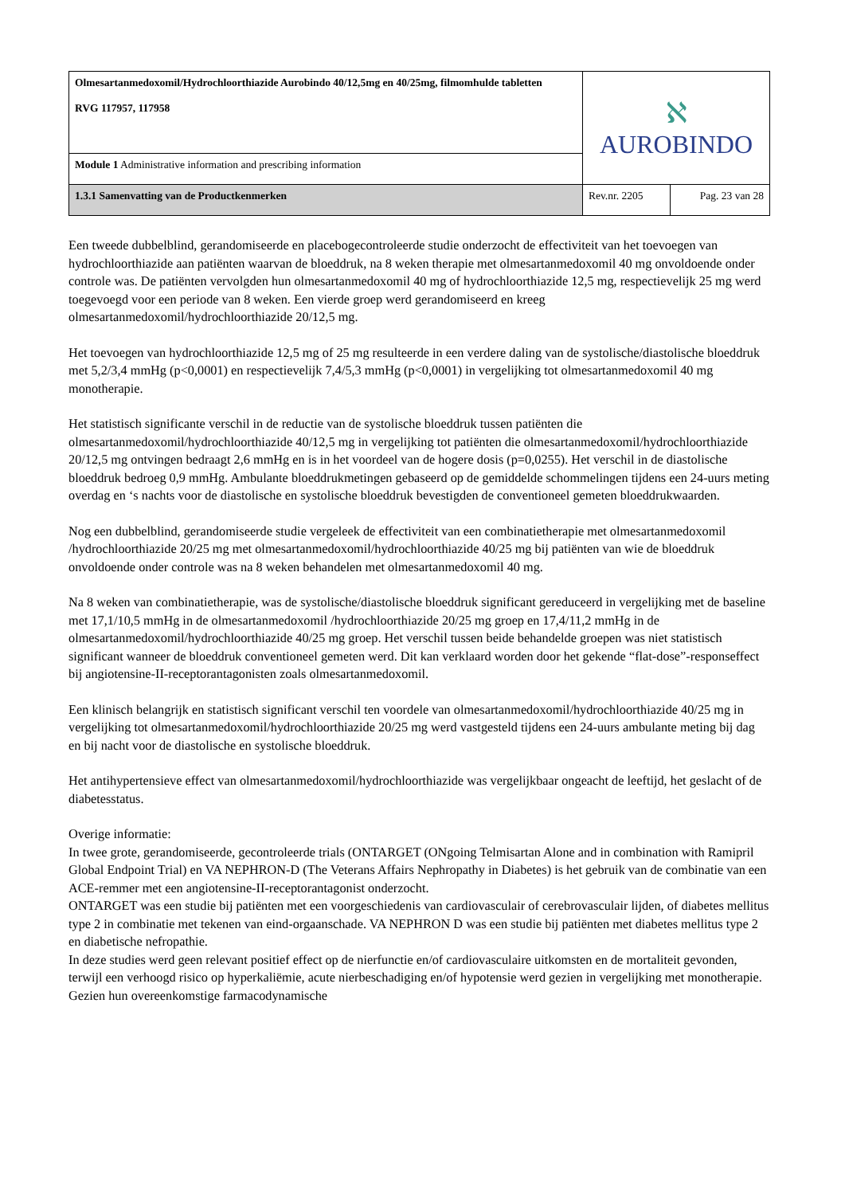| Olmesartanmedoxomil/Hydrochloorthiazide Aurobindo 40/12,5mg en 40/25mg, filmomhulde tabletten RVG 117957, 117958 | ℵ AUROBINDO | |
| Module 1 Administrative information and prescribing information | | |
| 1.3.1 Samenvatting van de Productkenmerken | Rev.nr. 2205 | Pag. 23 van 28 |
Een tweede dubbelblind, gerandomiseerde en placebogecontroleerde studie onderzocht de effectiviteit van het toevoegen van hydrochloorthiazide aan patiënten waarvan de bloeddruk, na 8 weken therapie met olmesartanmedoxomil 40 mg onvoldoende onder controle was. De patiënten vervolgden hun olmesartanmedoxomil 40 mg of hydrochloorthiazide 12,5 mg, respectievelijk 25 mg werd toegevoegd voor een periode van 8 weken. Een vierde groep werd gerandomiseerd en kreeg olmesartanmedoxomil/hydrochloorthiazide 20/12,5 mg.
Het toevoegen van hydrochloorthiazide 12,5 mg of 25 mg resulteerde in een verdere daling van de systolische/diastolische bloeddruk met 5,2/3,4 mmHg (p<0,0001) en respectievelijk 7,4/5,3 mmHg (p<0,0001) in vergelijking tot olmesartanmedoxomil 40 mg monotherapie.
Het statistisch significante verschil in de reductie van de systolische bloeddruk tussen patiënten die olmesartanmedoxomil/hydrochloorthiazide 40/12,5 mg in vergelijking tot patiënten die olmesartanmedoxomil/hydrochloorthiazide 20/12,5 mg ontvingen bedraagt 2,6 mmHg en is in het voordeel van de hogere dosis (p=0,0255). Het verschil in de diastolische bloeddruk bedroeg 0,9 mmHg. Ambulante bloeddrukmetingen gebaseerd op de gemiddelde schommelingen tijdens een 24-uurs meting overdag en ‘s nachts voor de diastolische en systolische bloeddruk bevestigden de conventioneel gemeten bloeddrukwaarden.
Nog een dubbelblind, gerandomiseerde studie vergeleek de effectiviteit van een combinatietherapie met olmesartanmedoxomil /hydrochloorthiazide 20/25 mg met olmesartanmedoxomil/hydrochloorthiazide 40/25 mg bij patiënten van wie de bloeddruk onvoldoende onder controle was na 8 weken behandelen met olmesartanmedoxomil 40 mg.
Na 8 weken van combinatietherapie, was de systolische/diastolische bloeddruk significant gereduceerd in vergelijking met de baseline met 17,1/10,5 mmHg in de olmesartanmedoxomil /hydrochloorthiazide 20/25 mg groep en 17,4/11,2 mmHg in de olmesartanmedoxomil/hydrochloorthiazide 40/25 mg groep. Het verschil tussen beide behandelde groepen was niet statistisch significant wanneer de bloeddruk conventioneel gemeten werd. Dit kan verklaard worden door het gekende “flat-dose”-responseffect bij angiotensine-II-receptorantagonisten zoals olmesartanmedoxomil.
Een klinisch belangrijk en statistisch significant verschil ten voordele van olmesartanmedoxomil/hydrochloorthiazide 40/25 mg in vergelijking tot olmesartanmedoxomil/hydrochloorthiazide 20/25 mg werd vastgesteld tijdens een 24-uurs ambulante meting bij dag en bij nacht voor de diastolische en systolische bloeddruk.
Het antihypertensieve effect van olmesartanmedoxomil/hydrochloorthiazide was vergelijkbaar ongeacht de leeftijd, het geslacht of de diabetesstatus.
Overige informatie:
In twee grote, gerandomiseerde, gecontroleerde trials (ONTARGET (ONgoing Telmisartan Alone and in combination with Ramipril Global Endpoint Trial) en VA NEPHRON-D (The Veterans Affairs Nephropathy in Diabetes) is het gebruik van de combinatie van een ACE-remmer met een angiotensine-II-receptorantagonist onderzocht.
ONTARGET was een studie bij patiënten met een voorgeschiedenis van cardiovasculair of cerebrovasculair lijden, of diabetes mellitus type 2 in combinatie met tekenen van eind-orgaanschade. VA NEPHRON D was een studie bij patiënten met diabetes mellitus type 2 en diabetische nefropathie.
In deze studies werd geen relevant positief effect op de nierfunctie en/of cardiovasculaire uitkomsten en de mortaliteit gevonden, terwijl een verhoogd risico op hyperkaliëmie, acute nierbeschadiging en/of hypotensie werd gezien in vergelijking met monotherapie. Gezien hun overeenkomstige farmacodynamische